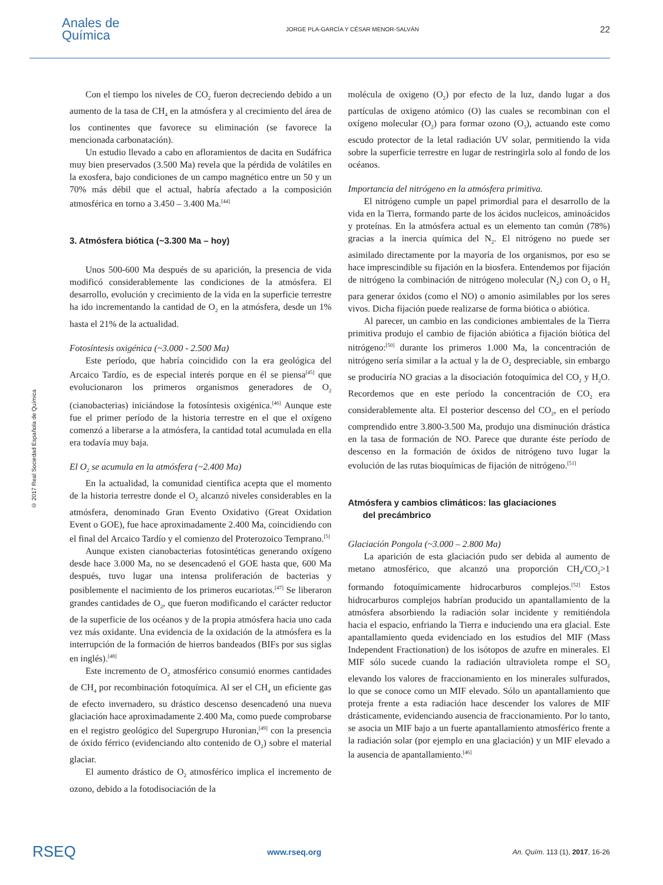Anales de
Química
JORGE PLA-GARCÍA Y CÉSAR MENOR-SALVÁN
22
© 2017 Real Sociedad Española de Química
Con el tiempo los niveles de CO<sub>2</sub> fueron decreciendo debido a un aumento de la tasa de CH<sub>4</sub> en la atmósfera y al crecimiento del área de los continentes que favorece su eliminación (se favorece la mencionada carbonatación).
Un estudio llevado a cabo en afloramientos de dacita en Sudáfrica muy bien preservados (3.500 Ma) revela que la pérdida de volátiles en la exosfera, bajo condiciones de un campo magnético entre un 50 y un 70% más débil que el actual, habría afectado a la composición atmosférica en torno a 3.450 – 3.400 Ma.<sup>[44]</sup>
3. Atmósfera biótica (~3.300 Ma – hoy)
Unos 500-600 Ma después de su aparición, la presencia de vida modificó considerablemente las condiciones de la atmósfera. El desarrollo, evolución y crecimiento de la vida en la superficie terrestre ha ido incrementando la cantidad de O<sub>2</sub> en la atmósfera, desde un 1% hasta el 21% de la actualidad.
Fotosíntesis oxigénica (~3.000 - 2.500 Ma)
Este período, que habría coincidido con la era geológica del Arcaico Tardío, es de especial interés porque en él se piensa<sup>[45]</sup> que evolucionaron los primeros organismos generadores de O<sub>2</sub> (cianobacterias) iniciándose la fotosíntesis oxigénica.<sup>[46]</sup> Aunque este fue el primer período de la historia terrestre en el que el oxígeno comenzó a liberarse a la atmósfera, la cantidad total acumulada en ella era todavía muy baja.
El O<sub>2</sub> se acumula en la atmósfera (~2.400 Ma)
En la actualidad, la comunidad científica acepta que el momento de la historia terrestre donde el O<sub>2</sub> alcanzó niveles considerables en la atmósfera, denominado Gran Evento Oxidativo (Great Oxidation Event o GOE), fue hace aproximadamente 2.400 Ma, coincidiendo con el final del Arcaico Tardío y el comienzo del Proterozoico Temprano.<sup>[5]</sup>
Aunque existen cianobacterias fotosintéticas generando oxígeno desde hace 3.000 Ma, no se desencadenó el GOE hasta que, 600 Ma después, tuvo lugar una intensa proliferación de bacterias y posiblemente el nacimiento de los primeros eucariotas.<sup>[47]</sup> Se liberaron grandes cantidades de O<sub>2</sub>, que fueron modificando el carácter reductor de la superficie de los océanos y de la propia atmósfera hacia uno cada vez más oxidante. Una evidencia de la oxidación de la atmósfera es la interrupción de la formación de hierros bandeados (BIFs por sus siglas en inglés).<sup>[48]</sup>
Este incremento de O<sub>2</sub> atmosférico consumió enormes cantidades de CH<sub>4</sub> por recombinación fotoquímica. Al ser el CH<sub>4</sub> un eficiente gas de efecto invernadero, su drástico descenso desencadenó una nueva glaciación hace aproximadamente 2.400 Ma, como puede comprobarse en el registro geológico del Supergrupo Huronian,<sup>[49]</sup> con la presencia de óxido férrico (evidenciando alto contenido de O<sub>2</sub>) sobre el material glaciar.
El aumento drástico de O<sub>2</sub> atmosférico implica el incremento de ozono, debido a la fotodisociación de la
molécula de oxigeno (O<sub>2</sub>) por efecto de la luz, dando lugar a dos partículas de oxigeno atómico (O) las cuales se recombinan con el oxígeno molecular (O<sub>2</sub>) para formar ozono (O<sub>3</sub>), actuando este como escudo protector de la letal radiación UV solar, permitiendo la vida sobre la superficie terrestre en lugar de restringirla solo al fondo de los océanos.
Importancia del nitrógeno en la atmósfera primitiva.
El nitrógeno cumple un papel primordial para el desarrollo de la vida en la Tierra, formando parte de los ácidos nucleicos, aminoácidos y proteínas. En la atmósfera actual es un elemento tan común (78%) gracias a la inercia química del N<sub>2</sub>. El nitrógeno no puede ser asimilado directamente por la mayoría de los organismos, por eso se hace imprescindible su fijación en la biosfera. Entendemos por fijación de nitrógeno la combinación de nitrógeno molecular (N<sub>2</sub>) con O<sub>2</sub> o H<sub>2</sub> para generar óxidos (como el NO) o amonio asimilables por los seres vivos. Dicha fijación puede realizarse de forma biótica o abiótica.
Al parecer, un cambio en las condiciones ambientales de la Tierra primitiva produjo el cambio de fijación abiótica a fijación biótica del nitrógeno:<sup>[50]</sup> durante los primeros 1.000 Ma, la concentración de nitrógeno sería similar a la actual y la de O<sub>2</sub> despreciable, sin embargo se produciría NO gracias a la disociación fotoquímica del CO<sub>2</sub> y H<sub>2</sub>O. Recordemos que en este período la concentración de CO<sub>2</sub> era considerablemente alta. El posterior descenso del CO<sub>2</sub>, en el período comprendido entre 3.800-3.500 Ma, produjo una disminución drástica en la tasa de formación de NO. Parece que durante éste período de descenso en la formación de óxidos de nitrógeno tuvo lugar la evolución de las rutas bioquímicas de fijación de nitrógeno.<sup>[51]</sup>
Atmósfera y cambios climáticos: las glaciaciones
del precámbrico
Glaciación Pongola (~3.000 – 2.800 Ma)
La aparición de esta glaciación pudo ser debida al aumento de metano atmosférico, que alcanzó una proporción CH<sub>4</sub>/CO<sub>2</sub>>1 formando fotoquímicamente hidrocarburos complejos.<sup>[52]</sup> Estos hidrocarburos complejos habrían producido un apantallamiento de la atmósfera absorbiendo la radiación solar incidente y remitiéndola hacia el espacio, enfriando la Tierra e induciendo una era glacial. Este apantallamiento queda evidenciado en los estudios del MIF (Mass Independent Fractionation) de los isótopos de azufre en minerales. El MIF sólo sucede cuando la radiación ultravioleta rompe el SO<sub>2</sub> elevando los valores de fraccionamiento en los minerales sulfurados, lo que se conoce como un MIF elevado. Sólo un apantallamiento que proteja frente a esta radiación hace descender los valores de MIF drásticamente, evidenciando ausencia de fraccionamiento. Por lo tanto, se asocia un MIF bajo a un fuerte apantallamiento atmosférico frente a la radiación solar (por ejemplo en una glaciación) y un MIF elevado a la ausencia de apantallamiento.<sup>[46]</sup>
RSEQ www.rseq.org An. Quím. 113 (1), 2017, 16-26